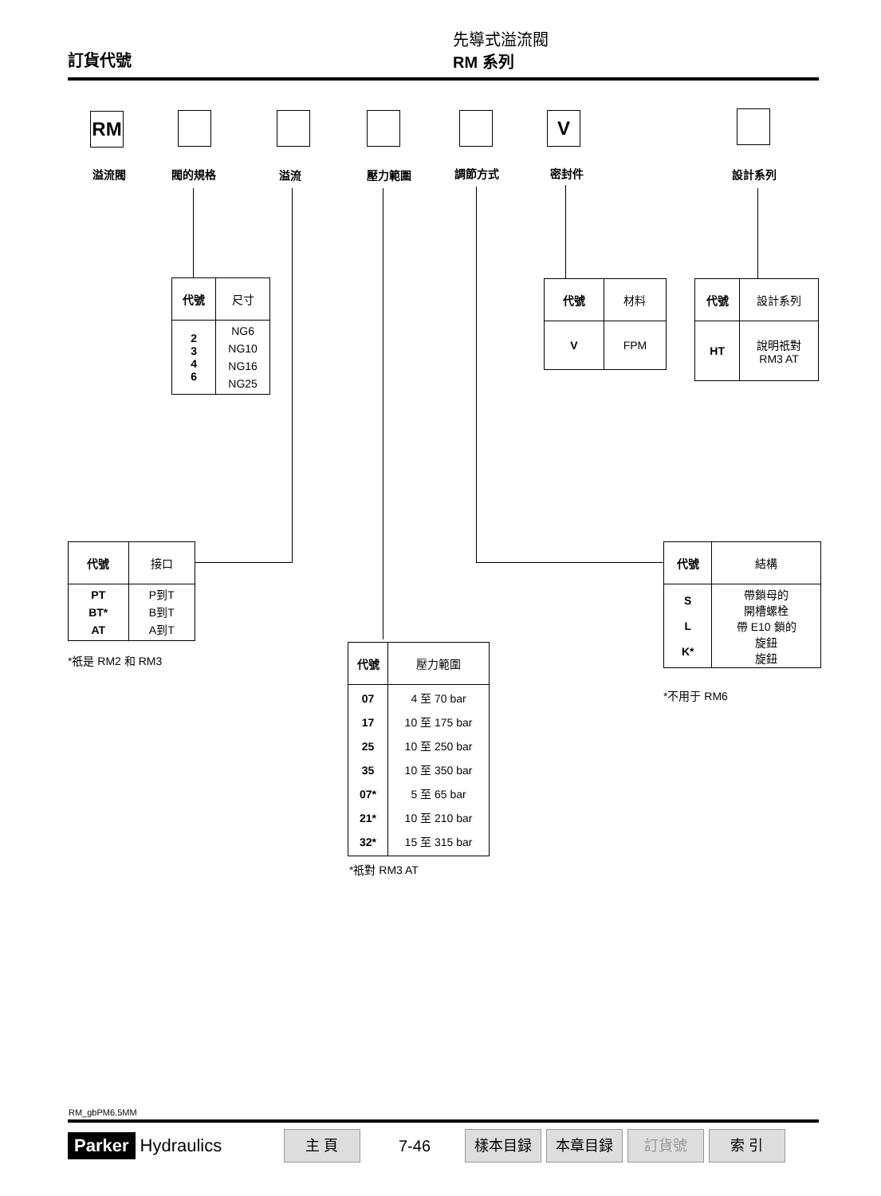訂貨代號
先導式溢流閥
RM 系列
RM V
溢流閥 閥的規格 溢流 壓力範圍 調節方式 密封件 設計系列
| 代號 | 尺寸 |
| --- | --- |
| 2 3 4 6 | NG6 NG10 NG16 NG25 |
| 代號 | 材料 |
| --- | --- |
| V | FPM |
| 代號 | 設計系列 |
| --- | --- |
| HT | 說明祇對 RM3 AT |
| 代號 | 接口 |
| --- | --- |
| PT BT* AT | P到T B到T A到T |
*祇是 RM2 和 RM3
| 代號 | 壓力範圍 |
| --- | --- |
| 07 17 25 35 07* 21* 32* | 4 至 70 bar 10 至 175 bar 10 至 250 bar 10 至 350 bar 5 至 65 bar 10 至 210 bar 15 至 315 bar |
*祇對 RM3 AT
| 代號 | 結構 |
| --- | --- |
| S L K* | 帶鎖母的 開槽螺栓 帶 E10 鎖的 旋鈕 旋鈕 |
*不用于 RM6
RM_gbPM6.5MM
Parker Hydraulics 主 頁 7-46 樣本目録 本章目録 訂貨號 索 引